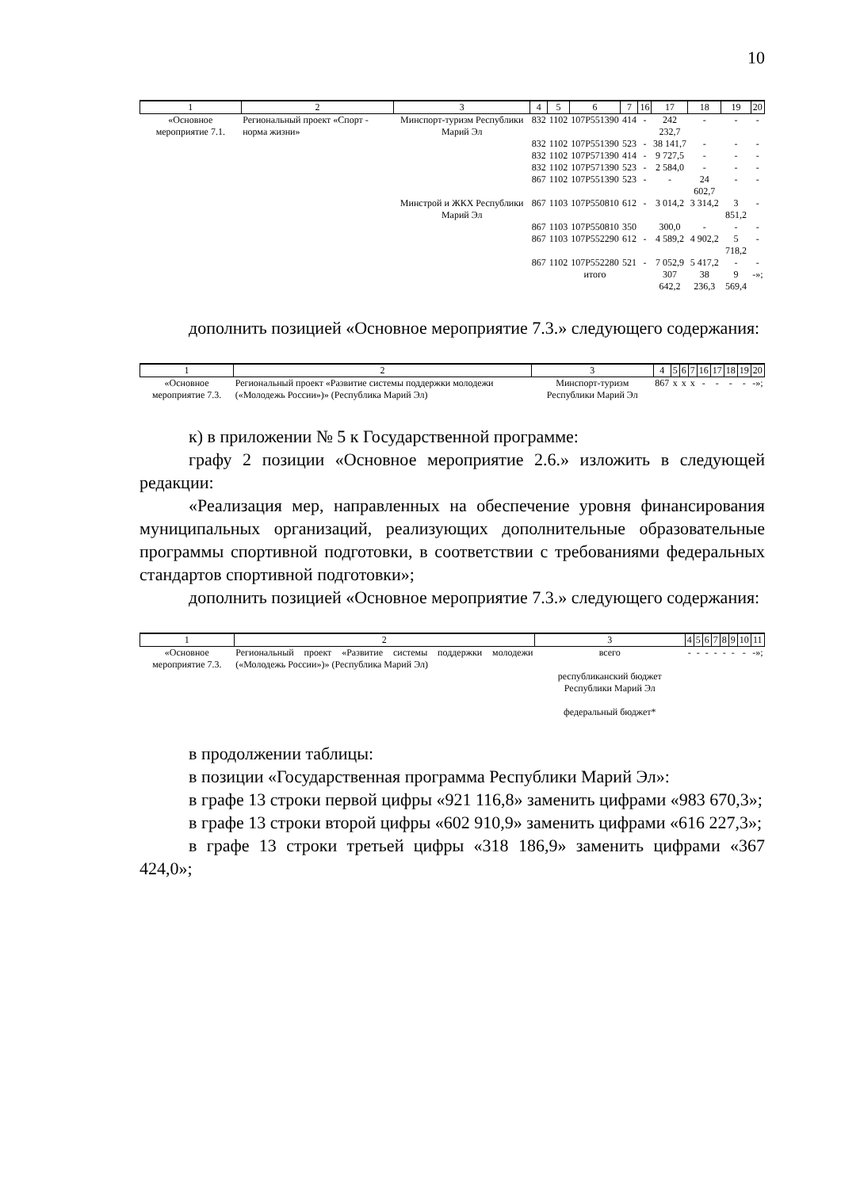10
| 1 | 2 | 3 | 4 | 5 | 6 | 7 | 16 | 17 | 18 | 19 | 20 |
| --- | --- | --- | --- | --- | --- | --- | --- | --- | --- | --- | --- |
| «Основное мероприятие 7.1. | Региональный проект «Спорт - норма жизни» | Минспорт-туризм Республики Марий Эл | 832 | 1102 | 107Р551390 | 414 | - | 242 232,7 | - | - | - |
| | | | 832 | 1102 | 107Р551390 | 523 | - | 38 141,7 | - | - | - |
| | | | 832 | 1102 | 107Р571390 | 414 | - | 9 727,5 | - | - | - |
| | | | 832 | 1102 | 107Р571390 | 523 | - | 2 584,0 | - | - | - |
| | | | 867 | 1102 | 107Р551390 | 523 | - | - | 24 602,7 | - | - |
| | | Минстрой и ЖКХ Республики Марий Эл | 867 | 1103 | 107Р550810 | 612 | - | 3 014,2 | 3 314,2 | 3 851,2 | - |
| | | | 867 | 1103 | 107Р550810 | 350 | | 300,0 | - | - | - |
| | | | 867 | 1103 | 107Р552290 | 612 | - | 4 589,2 | 4 902,2 | 5 718,2 | - |
| | | | 867 | 1102 | 107Р552280 | 521 | - | 7 052,9 | 5 417,2 | - | - |
| | | | | | итого | | | 307 642,2 | 38 236,3 | 9 569,4 | -»; |
дополнить позицией «Основное мероприятие 7.3.» следующего содержания:
| 1 | 2 | 3 | 4 | 5 | 6 | 7 | 16 | 17 | 18 | 19 | 20 |
| --- | --- | --- | --- | --- | --- | --- | --- | --- | --- | --- | --- |
| «Основное мероприятие 7.3. | Региональный проект «Развитие системы поддержки молодежи («Молодежь России»)» (Республика Марий Эл) | Минспорт-туризм Республики Марий Эл | 867 | x | x | x | - | - | - | - | -»; |
к) в приложении № 5 к Государственной программе:
графу 2 позиции «Основное мероприятие 2.6.» изложить в следующей редакции:
«Реализация мер, направленных на обеспечение уровня финансирования муниципальных организаций, реализующих дополнительные образовательные программы спортивной подготовки, в соответствии с требованиями федеральных стандартов спортивной подготовки»;
дополнить позицией «Основное мероприятие 7.3.» следующего содержания:
| 1 | 2 | 3 | 4 | 5 | 6 | 7 | 8 | 9 | 10 | 11 |
| --- | --- | --- | --- | --- | --- | --- | --- | --- | --- | --- |
| «Основное мероприятие 7.3. | Региональный проект «Развитие системы поддержки молодежи («Молодежь России»)» (Республика Марий Эл) | всего республиканский бюджет Республики Марий Эл федеральный бюджет* | - | - | - | - | - | - | - | -»; |
в продолжении таблицы:
в позиции «Государственная программа Республики Марий Эл»:
в графе 13 строки первой цифры «921 116,8» заменить цифрами «983 670,3»;
в графе 13 строки второй цифры «602 910,9» заменить цифрами «616 227,3»;
в графе 13 строки третьей цифры «318 186,9» заменить цифрами «367 424,0»;